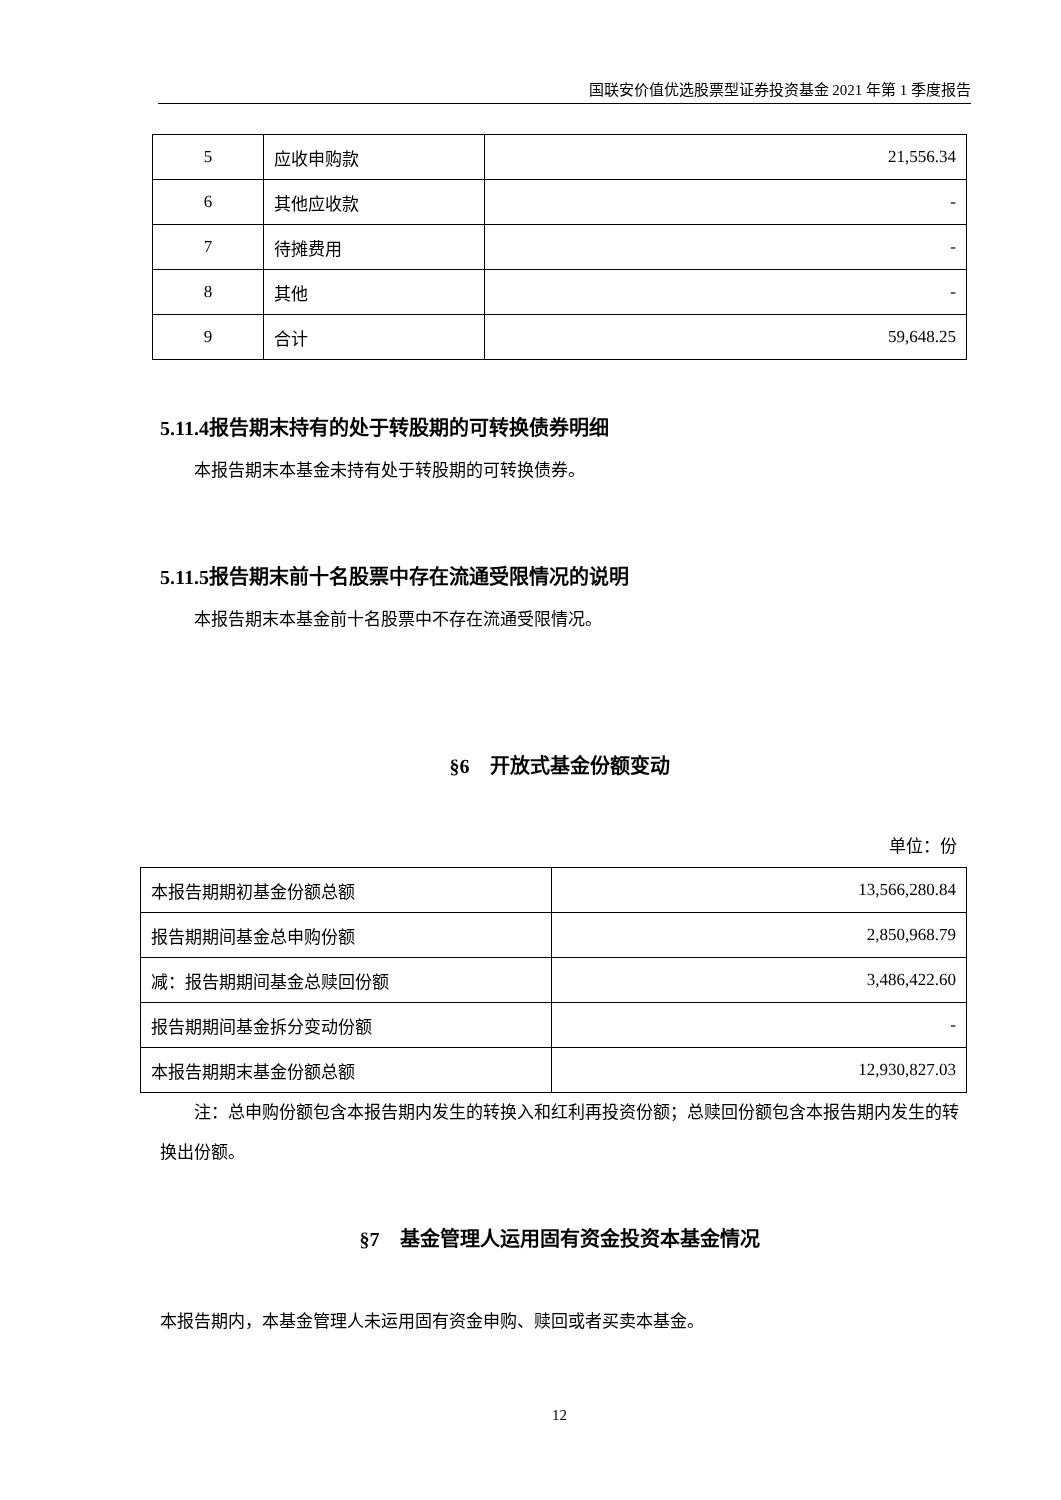国联安价值优选股票型证券投资基金 2021 年第 1 季度报告
| 5 | 应收申购款 | 21,556.34 |
| 6 | 其他应收款 | - |
| 7 | 待摊费用 | - |
| 8 | 其他 | - |
| 9 | 合计 | 59,648.25 |
5.11.4报告期末持有的处于转股期的可转换债券明细
本报告期末本基金未持有处于转股期的可转换债券。
5.11.5报告期末前十名股票中存在流通受限情况的说明
本报告期末本基金前十名股票中不存在流通受限情况。
§6　开放式基金份额变动
单位：份
| 本报告期期初基金份额总额 | 13,566,280.84 |
| 报告期期间基金总申购份额 | 2,850,968.79 |
| 减：报告期期间基金总赎回份额 | 3,486,422.60 |
| 报告期期间基金拆分变动份额 | - |
| 本报告期期末基金份额总额 | 12,930,827.03 |
注：总申购份额包含本报告期内发生的转换入和红利再投资份额；总赎回份额包含本报告期内发生的转换出份额。
§7　基金管理人运用固有资金投资本基金情况
本报告期内，本基金管理人未运用固有资金申购、赎回或者买卖本基金。
12